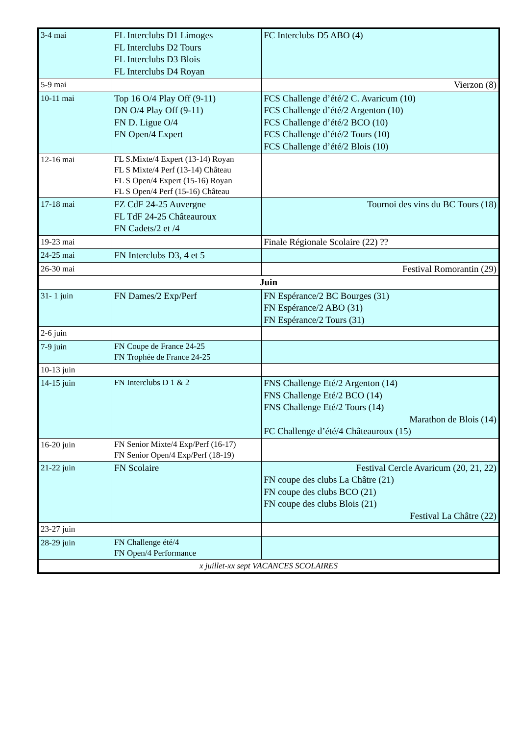| 3-4 mai | FL Interclubs D1 Limoges FL Interclubs D2 Tours FL Interclubs D3 Blois FL Interclubs D4 Royan | FC Interclubs D5 ABO (4) |
| 5-9 mai | | Vierzon (8) |
| 10-11 mai | Top 16 O/4 Play Off (9-11) DN O/4 Play Off (9-11) FN D. Ligue O/4 FN Open/4 Expert | FCS Challenge d’été/2 C. Avaricum (10) FCS Challenge d’été/2 Argenton (10) FCS Challenge d’été/2 BCO (10) FCS Challenge d’été/2 Tours (10) FCS Challenge d’été/2 Blois (10) |
| 12-16 mai | FL S.Mixte/4 Expert (13-14) Royan FL S Mixte/4 Perf (13-14) Château FL S Open/4 Expert (15-16) Royan FL S Open/4 Perf (15-16) Château | |
| 17-18 mai | FZ CdF 24-25 Auvergne FL TdF 24-25 Châteauroux FN Cadets/2 et /4 | Tournoi des vins du BC Tours (18) |
| 19-23 mai | | Finale Régionale Scolaire (22) ?? |
| 24-25 mai | FN Interclubs D3, 4 et 5 | |
| 26-30 mai | | Festival Romorantin (29) |
| Juin | | |
| 31- 1 juin | FN Dames/2 Exp/Perf | FN Espérance/2 BC Bourges (31) FN Espérance/2 ABO (31) FN Espérance/2 Tours (31) |
| 2-6 juin | | |
| 7-9 juin | FN Coupe de France 24-25 FN Trophée de France 24-25 | |
| 10-13 juin | | |
| 14-15 juin | FN Interclubs D 1 & 2 | FNS Challenge Eté/2 Argenton (14) FNS Challenge Eté/2 BCO (14) FNS Challenge Eté/2 Tours (14) Marathon de Blois (14) FC Challenge d’été/4 Châteauroux (15) |
| 16-20 juin | FN Senior Mixte/4 Exp/Perf (16-17) FN Senior Open/4 Exp/Perf (18-19) | |
| 21-22 juin | FN Scolaire | Festival Cercle Avaricum (20, 21, 22) FN coupe des clubs La Châtre (21) FN coupe des clubs BCO (21) FN coupe des clubs Blois (21) Festival La Châtre (22) |
| 23-27 juin | | |
| 28-29 juin | FN Challenge été/4 FN Open/4 Performance | |
| x juillet-xx sept VACANCES SCOLAIRES | | |